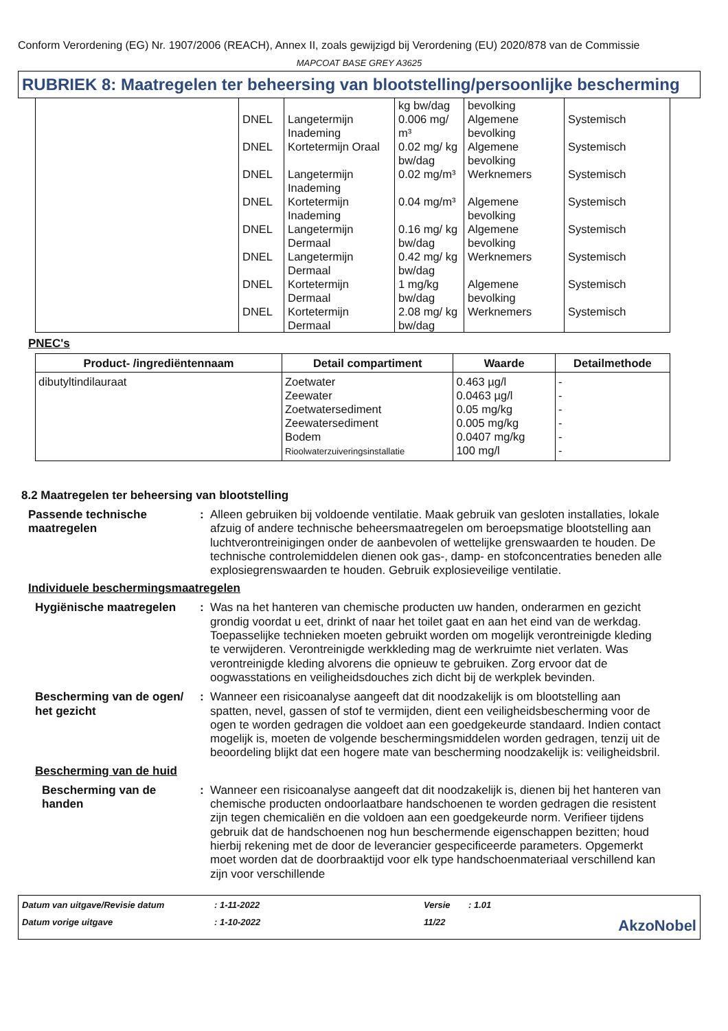Conform Verordening (EG) Nr. 1907/2006 (REACH), Annex II, zoals gewijzigd bij Verordening (EU) 2020/878 van de Commissie
MAPCOAT BASE GREY A3625
RUBRIEK 8: Maatregelen ter beheersing van blootstelling/persoonlijke bescherming
| | | | kg bw/dag | bevolking | |
| | DNEL | Langetermijn Inademing | 0.006 mg/ m³ | Algemene bevolking | Systemisch |
| | DNEL | Kortetermijn Oraal | 0.02 mg/ kg bw/dag | Algemene bevolking | Systemisch |
| | DNEL | Langetermijn Inademing | 0.02 mg/m³ | Werknemers | Systemisch |
| | DNEL | Kortetermijn Inademing | 0.04 mg/m³ | Algemene bevolking | Systemisch |
| | DNEL | Langetermijn Dermaal | 0.16 mg/ kg bw/dag | Algemene bevolking | Systemisch |
| | DNEL | Langetermijn Dermaal | 0.42 mg/ kg bw/dag | Werknemers | Systemisch |
| | DNEL | Kortetermijn Dermaal | 1 mg/kg bw/dag | Algemene bevolking | Systemisch |
| | DNEL | Kortetermijn Dermaal | 2.08 mg/ kg bw/dag | Werknemers | Systemisch |
PNEC's
| Product- /ingrediëntennaam | Detail compartiment | Waarde | Detailmethode |
| --- | --- | --- | --- |
| dibutyltindilauraat | Zoetwater Zeewater Zoetwatersediment Zeewatersediment Bodem Rioolwaterzuiveringsinstallatie | 0.463 µg/l 0.0463 µg/l 0.05 mg/kg 0.005 mg/kg 0.0407 mg/kg 100 mg/l | - - - - - - |
8.2 Maatregelen ter beheersing van blootstelling
Passende technische maatregelen
: Alleen gebruiken bij voldoende ventilatie. Maak gebruik van gesloten installaties, lokale afzuig of andere technische beheersmaatregelen om beroepsmatige blootstelling aan luchtverontreinigingen onder de aanbevolen of wettelijke grenswaarden te houden. De technische controlemiddelen dienen ook gas-, damp- en stofconcentraties beneden alle explosiegrenswaarden te houden. Gebruik explosieveilige ventilatie.
Individuele beschermingsmaatregelen
Hygiënische maatregelen : Was na het hanteren van chemische producten uw handen, onderarmen en gezicht grondig voordat u eet, drinkt of naar het toilet gaat en aan het eind van de werkdag. Toepasselijke technieken moeten gebruikt worden om mogelijk verontreinigde kleding te verwijderen. Verontreinigde werkkleding mag de werkruimte niet verlaten. Was verontreinigde kleding alvorens die opnieuw te gebruiken. Zorg ervoor dat de oogwasstations en veiligheidsdouches zich dicht bij de werkplek bevinden.
Bescherming van de ogen/ het gezicht
: Wanneer een risicoanalyse aangeeft dat dit noodzakelijk is om blootstelling aan spatten, nevel, gassen of stof te vermijden, dient een veiligheidsbescherming voor de ogen te worden gedragen die voldoet aan een goedgekeurde standaard. Indien contact mogelijk is, moeten de volgende beschermingsmiddelen worden gedragen, tenzij uit de beoordeling blijkt dat een hogere mate van bescherming noodzakelijk is: veiligheidsbril.
Bescherming van de huid
Bescherming van de handen
: Wanneer een risicoanalyse aangeeft dat dit noodzakelijk is, dienen bij het hanteren van chemische producten ondoorlaatbare handschoenen te worden gedragen die resistent zijn tegen chemicaliën en die voldoen aan een goedgekeurde norm. Verifieer tijdens gebruik dat de handschoenen nog hun beschermende eigenschappen bezitten; houd hierbij rekening met de door de leverancier gespecificeerde parameters. Opgemerkt moet worden dat de doorbraaktijd voor elk type handschoenmateriaal verschillend kan zijn voor verschillende
Datum van uitgave/Revisie datum
: 1-11-2022
Versie
: 1.01
Datum vorige uitgave
: 1-10-2022
11/22
AkzoNobel